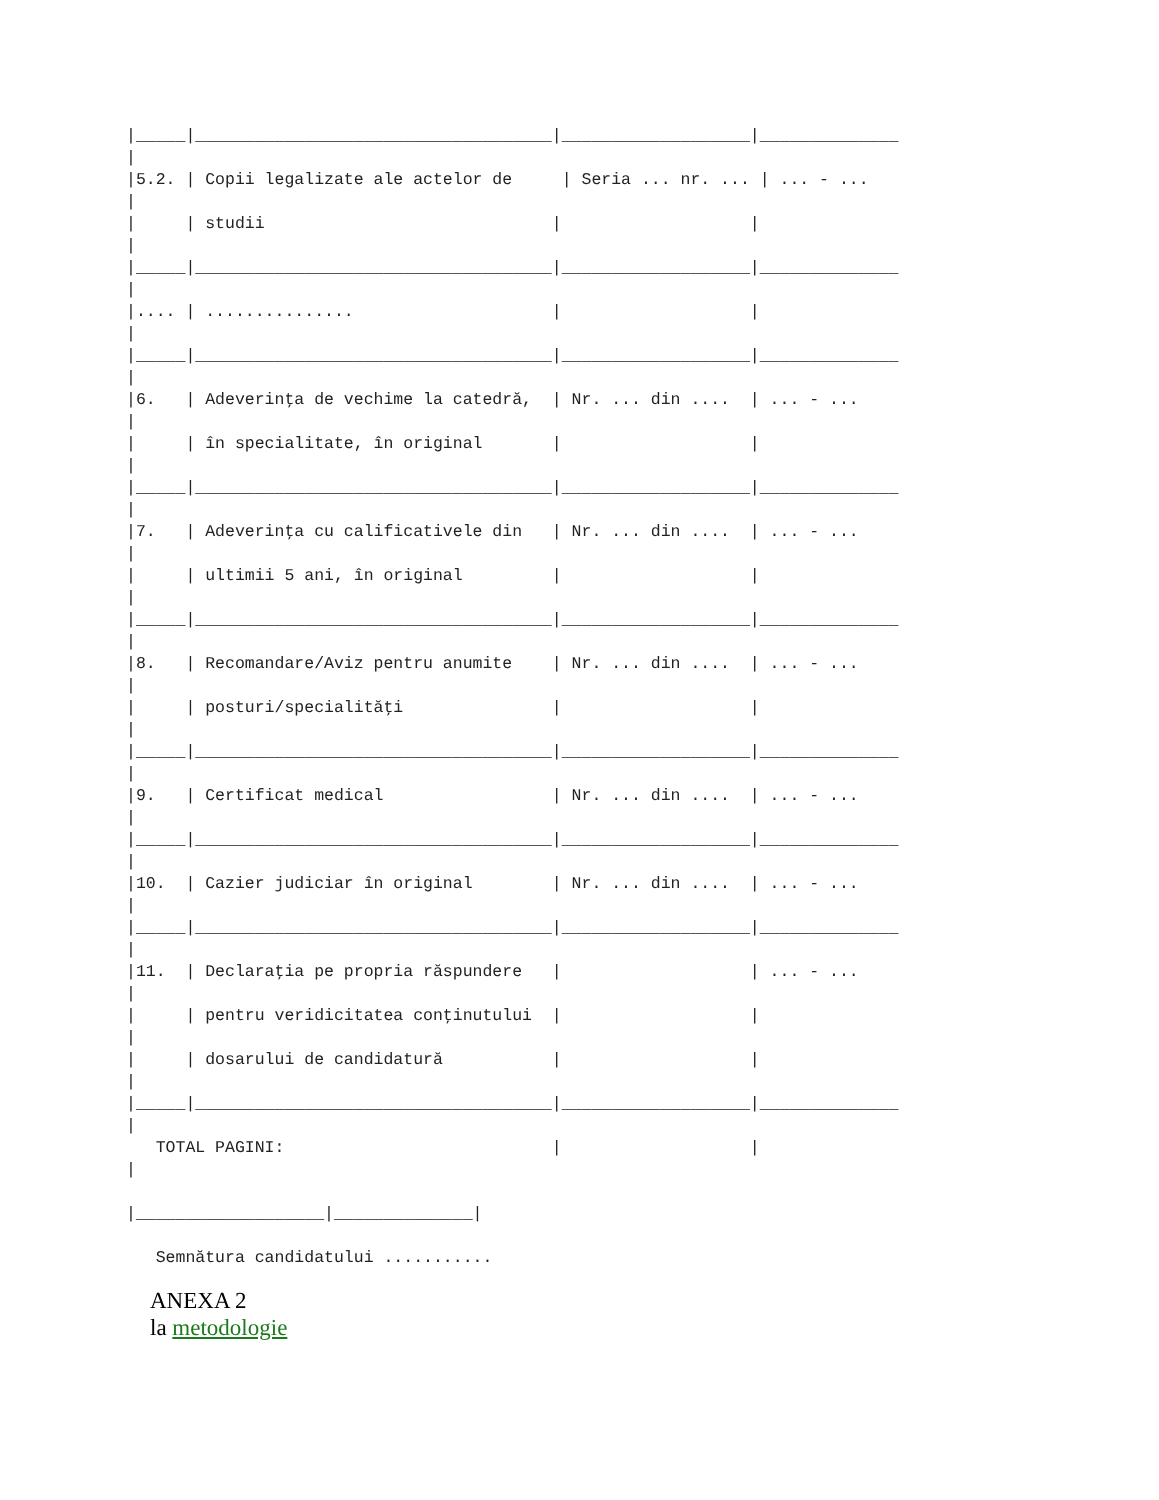|_____|____________________________________|___________________|______________
|
|5.2. | Copii legalizate ale actelor de     | Seria ... nr. ... | ... - ...
|
|     | studii                             |                   |
|
|_____|____________________________________|___________________|______________
|
|.... | ...............                    |                   |
|
|_____|____________________________________|___________________|______________
|
|6.   | Adeverinţa de vechime la catedră,  | Nr. ... din ....  | ... - ...
|
|     | în specialitate, în original       |                   |
|
|_____|____________________________________|___________________|______________
|
|7.   | Adeverinţa cu calificativele din   | Nr. ... din ....  | ... - ...
|
|     | ultimii 5 ani, în original         |                   |
|
|_____|____________________________________|___________________|______________
|
|8.   | Recomandare/Aviz pentru anumite    | Nr. ... din ....  | ... - ...
|
|     | posturi/specialităţi               |                   |
|
|_____|____________________________________|___________________|______________
|
|9.   | Certificat medical                 | Nr. ... din ....  | ... - ...
|
|_____|____________________________________|___________________|______________
|
|10.  | Cazier judiciar în original        | Nr. ... din ....  | ... - ...
|
|_____|____________________________________|___________________|______________
|
|11.  | Declaraţia pe propria răspundere   |                   | ... - ...
|
|     | pentru veridicitatea conţinutului  |                   |
|
|     | dosarului de candidatură           |                   |
|
|_____|____________________________________|___________________|______________
|
   TOTAL PAGINI:                           |                   |
|

|___________________|______________|

   Semnătura candidatului ...........
ANEXA 2
la metodologie